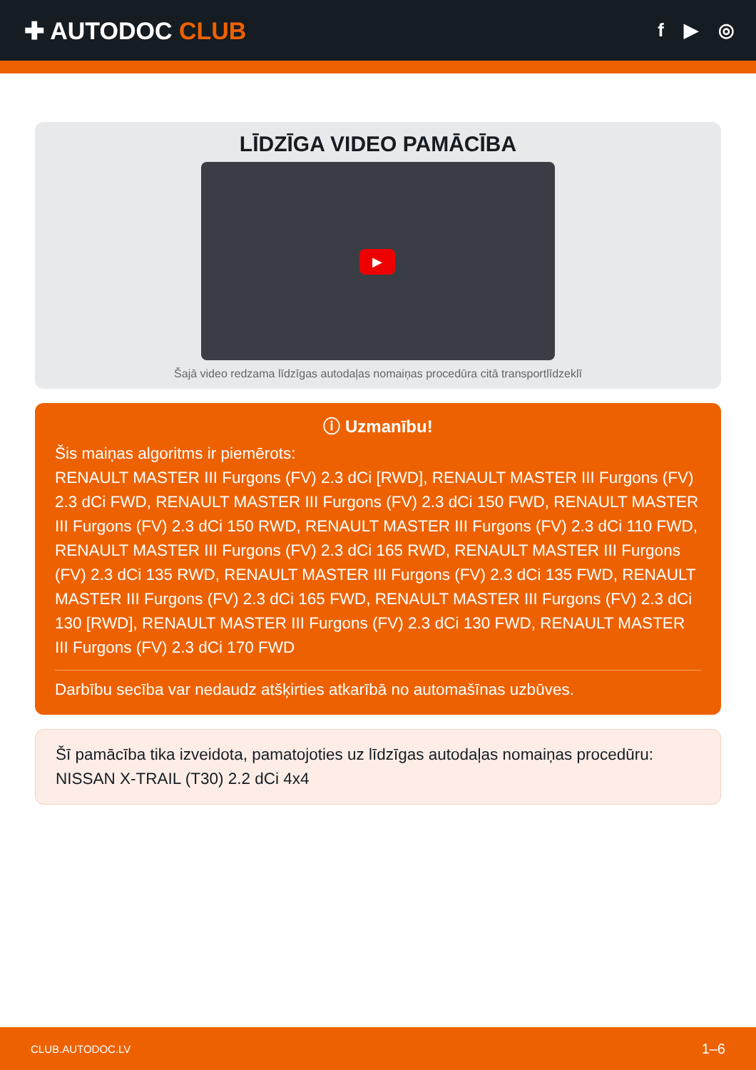✚ AUTODOC CLUB
f ▶ ◎
LĪDZĪGA VIDEO PAMĀCĪBA
▶
Šajā video redzama līdzīgas autodaļas nomaiņas procedūra citā transportlīdzeklī
ⓘ Uzmanību!
Šis maiņas algoritms ir piemērots:
RENAULT MASTER III Furgons (FV) 2.3 dCi [RWD], RENAULT MASTER III Furgons (FV) 2.3 dCi FWD, RENAULT MASTER III Furgons (FV) 2.3 dCi 150 FWD, RENAULT MASTER III Furgons (FV) 2.3 dCi 150 RWD, RENAULT MASTER III Furgons (FV) 2.3 dCi 110 FWD, RENAULT MASTER III Furgons (FV) 2.3 dCi 165 RWD, RENAULT MASTER III Furgons (FV) 2.3 dCi 135 RWD, RENAULT MASTER III Furgons (FV) 2.3 dCi 135 FWD, RENAULT MASTER III Furgons (FV) 2.3 dCi 165 FWD, RENAULT MASTER III Furgons (FV) 2.3 dCi 130 [RWD], RENAULT MASTER III Furgons (FV) 2.3 dCi 130 FWD, RENAULT MASTER III Furgons (FV) 2.3 dCi 170 FWD
Darbību secība var nedaudz atšķirties atkarībā no automašīnas uzbūves.
Šī pamācība tika izveidota, pamatojoties uz līdzīgas autodaļas nomaiņas procedūru: NISSAN X-TRAIL (T30) 2.2 dCi 4x4
CLUB.AUTODOC.LV 1–6